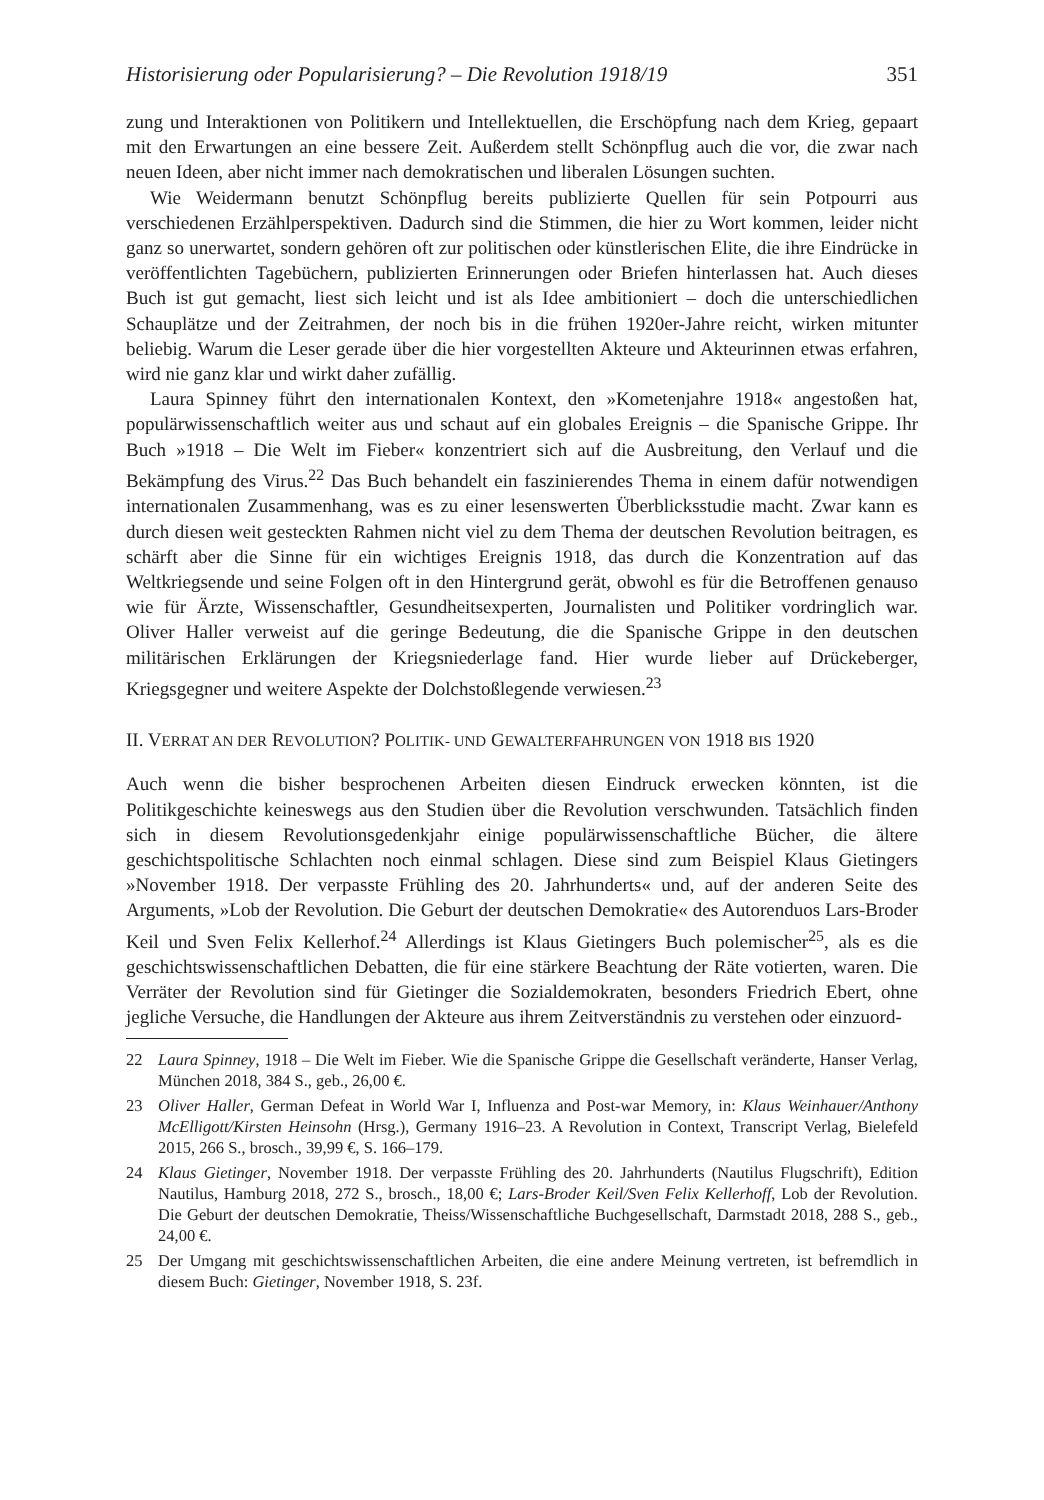Historisierung oder Popularisierung? – Die Revolution 1918/19 351
zung und Interaktionen von Politikern und Intellektuellen, die Erschöpfung nach dem Krieg, gepaart mit den Erwartungen an eine bessere Zeit. Außerdem stellt Schönpflug auch die vor, die zwar nach neuen Ideen, aber nicht immer nach demokratischen und liberalen Lösungen suchten.
Wie Weidermann benutzt Schönpflug bereits publizierte Quellen für sein Potpourri aus verschiedenen Erzählperspektiven. Dadurch sind die Stimmen, die hier zu Wort kommen, leider nicht ganz so unerwartet, sondern gehören oft zur politischen oder künstlerischen Elite, die ihre Eindrücke in veröffentlichten Tagebüchern, publizierten Erinnerungen oder Briefen hinterlassen hat. Auch dieses Buch ist gut gemacht, liest sich leicht und ist als Idee ambitioniert – doch die unterschiedlichen Schauplätze und der Zeitrahmen, der noch bis in die frühen 1920er-Jahre reicht, wirken mitunter beliebig. Warum die Leser gerade über die hier vorgestellten Akteure und Akteurinnen etwas erfahren, wird nie ganz klar und wirkt daher zufällig.
Laura Spinney führt den internationalen Kontext, den »Kometenjahre 1918« angestoßen hat, populärwissenschaftlich weiter aus und schaut auf ein globales Ereignis – die Spanische Grippe. Ihr Buch »1918 – Die Welt im Fieber« konzentriert sich auf die Ausbreitung, den Verlauf und die Bekämpfung des Virus.<sup>22</sup> Das Buch behandelt ein faszinierendes Thema in einem dafür notwendigen internationalen Zusammenhang, was es zu einer lesenswerten Überblicksstudie macht. Zwar kann es durch diesen weit gesteckten Rahmen nicht viel zu dem Thema der deutschen Revolution beitragen, es schärft aber die Sinne für ein wichtiges Ereignis 1918, das durch die Konzentration auf das Weltkriegsende und seine Folgen oft in den Hintergrund gerät, obwohl es für die Betroffenen genauso wie für Ärzte, Wissenschaftler, Gesundheitsexperten, Journalisten und Politiker vordringlich war. Oliver Haller verweist auf die geringe Bedeutung, die die Spanische Grippe in den deutschen militärischen Erklärungen der Kriegsniederlage fand. Hier wurde lieber auf Drückeberger, Kriegsgegner und weitere Aspekte der Dolchstoßlegende verwiesen.<sup>23</sup>
II. VERRAT AN DER REVOLUTION? POLITIK- UND GEWALTERFAHRUNGEN VON 1918 BIS 1920
Auch wenn die bisher besprochenen Arbeiten diesen Eindruck erwecken könnten, ist die Politikgeschichte keineswegs aus den Studien über die Revolution verschwunden. Tatsächlich finden sich in diesem Revolutionsgedenkjahr einige populärwissenschaftliche Bücher, die ältere geschichtspolitische Schlachten noch einmal schlagen. Diese sind zum Beispiel Klaus Gietingers »November 1918. Der verpasste Frühling des 20. Jahrhunderts« und, auf der anderen Seite des Arguments, »Lob der Revolution. Die Geburt der deutschen Demokratie« des Autorenduos Lars-Broder Keil und Sven Felix Kellerhof.<sup>24</sup> Allerdings ist Klaus Gietingers Buch polemischer<sup>25</sup>, als es die geschichtswissenschaftlichen Debatten, die für eine stärkere Beachtung der Räte votierten, waren. Die Verräter der Revolution sind für Gietinger die Sozialdemokraten, besonders Friedrich Ebert, ohne jegliche Versuche, die Handlungen der Akteure aus ihrem Zeitverständnis zu verstehen oder einzuord-
22 Laura Spinney, 1918 – Die Welt im Fieber. Wie die Spanische Grippe die Gesellschaft veränderte, Hanser Verlag, München 2018, 384 S., geb., 26,00 €.
23 Oliver Haller, German Defeat in World War I, Influenza and Post-war Memory, in: Klaus Weinhauer/Anthony McElligott/Kirsten Heinsohn (Hrsg.), Germany 1916–23. A Revolution in Context, Transcript Verlag, Bielefeld 2015, 266 S., brosch., 39,99 €, S. 166–179.
24 Klaus Gietinger, November 1918. Der verpasste Frühling des 20. Jahrhunderts (Nautilus Flugschrift), Edition Nautilus, Hamburg 2018, 272 S., brosch., 18,00 €; Lars-Broder Keil/Sven Felix Kellerhoff, Lob der Revolution. Die Geburt der deutschen Demokratie, Theiss/Wissenschaftliche Buchgesellschaft, Darmstadt 2018, 288 S., geb., 24,00 €.
25 Der Umgang mit geschichtswissenschaftlichen Arbeiten, die eine andere Meinung vertreten, ist befremdlich in diesem Buch: Gietinger, November 1918, S. 23f.